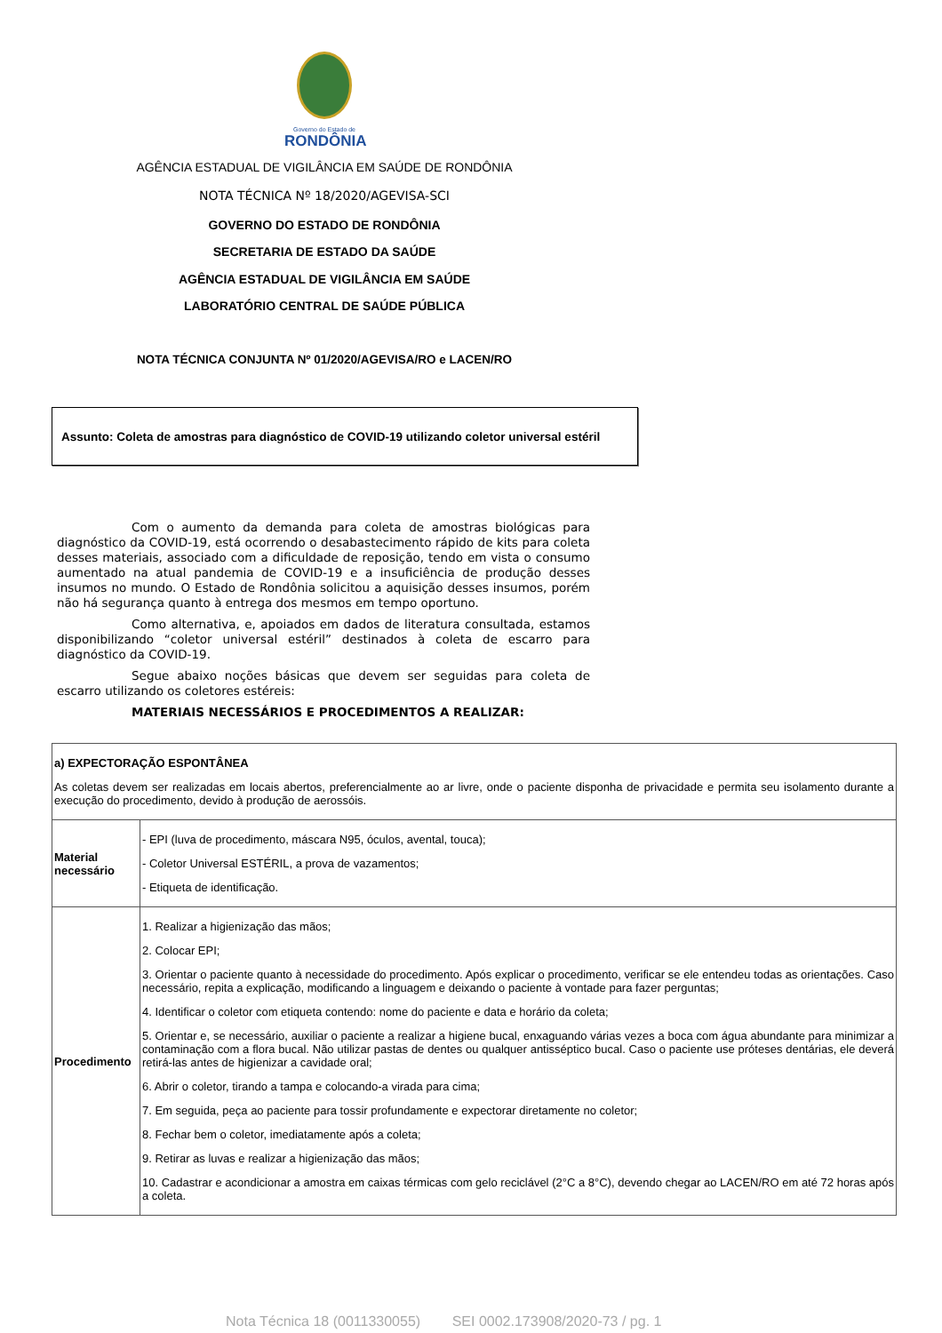Governo do Estado de
RONDÔNIA
AGÊNCIA ESTADUAL DE VIGILÂNCIA EM SAÚDE DE RONDÔNIA
NOTA TÉCNICA Nº 18/2020/AGEVISA-SCI
GOVERNO DO ESTADO DE RONDÔNIA
SECRETARIA DE ESTADO DA SAÚDE
AGÊNCIA ESTADUAL DE VIGILÂNCIA EM SAÚDE
LABORATÓRIO CENTRAL DE SAÚDE PÚBLICA
NOTA TÉCNICA CONJUNTA Nº 01/2020/AGEVISA/RO e LACEN/RO
Assunto: Coleta de amostras para diagnóstico de COVID-19 utilizando coletor universal estéril
Com o aumento da demanda para coleta de amostras biológicas para diagnóstico da COVID-19, está ocorrendo o desabastecimento rápido de kits para coleta desses materiais, associado com a dificuldade de reposição, tendo em vista o consumo aumentado na atual pandemia de COVID-19 e a insuficiência de produção desses insumos no mundo. O Estado de Rondônia solicitou a aquisição desses insumos, porém não há segurança quanto à entrega dos mesmos em tempo oportuno.
Como alternativa, e, apoiados em dados de literatura consultada, estamos disponibilizando “coletor universal estéril” destinados à coleta de escarro para diagnóstico da COVID-19.
Segue abaixo noções básicas que devem ser seguidas para coleta de escarro utilizando os coletores estéreis:
MATERIAIS NECESSÁRIOS E PROCEDIMENTOS A REALIZAR:
| a) EXPECTORAÇÃO ESPONTÂNEA As coletas devem ser realizadas em locais abertos, preferencialmente ao ar livre, onde o paciente disponha de privacidade e permita seu isolamento durante a execução do procedimento, devido à produção de aerossóis. | |
| Material necessário | - EPI (luva de procedimento, máscara N95, óculos, avental, touca); - Coletor Universal ESTÉRIL, a prova de vazamentos; - Etiqueta de identificação. |
| Procedimento | 1. Realizar a higienização das mãos; 2. Colocar EPI; 3. Orientar o paciente quanto à necessidade do procedimento. Após explicar o procedimento, verificar se ele entendeu todas as orientações. Caso necessário, repita a explicação, modificando a linguagem e deixando o paciente à vontade para fazer perguntas; 4. Identificar o coletor com etiqueta contendo: nome do paciente e data e horário da coleta; 5. Orientar e, se necessário, auxiliar o paciente a realizar a higiene bucal, enxaguando várias vezes a boca com água abundante para minimizar a contaminação com a flora bucal. Não utilizar pastas de dentes ou qualquer antisséptico bucal. Caso o paciente use próteses dentárias, ele deverá retirá-las antes de higienizar a cavidade oral; 6. Abrir o coletor, tirando a tampa e colocando-a virada para cima; 7. Em seguida, peça ao paciente para tossir profundamente e expectorar diretamente no coletor; 8. Fechar bem o coletor, imediatamente após a coleta; 9. Retirar as luvas e realizar a higienização das mãos; 10. Cadastrar e acondicionar a amostra em caixas térmicas com gelo reciclável (2°C a 8°C), devendo chegar ao LACEN/RO em até 72 horas após a coleta. |
Nota Técnica 18 (0011330055) SEI 0002.173908/2020-73 / pg. 1